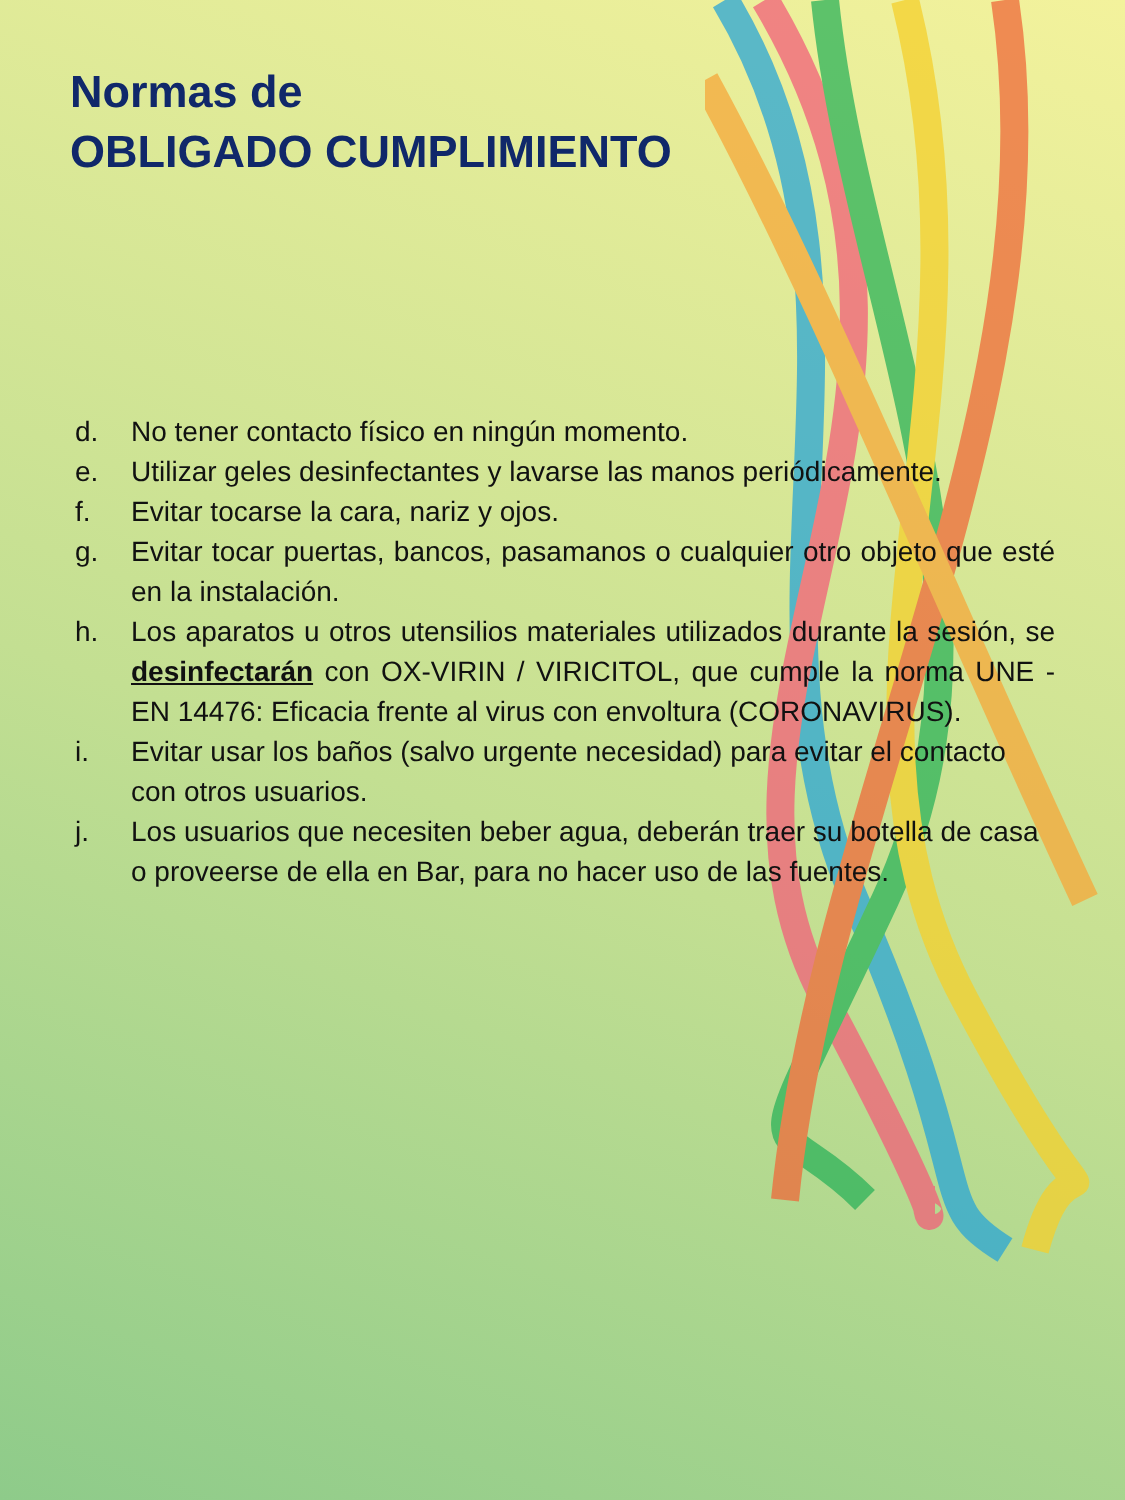Normas de
OBLIGADO CUMPLIMIENTO
d. No tener contacto físico en ningún momento.
e. Utilizar geles desinfectantes y lavarse las manos periódicamente.
f. Evitar tocarse la cara, nariz y ojos.
g. Evitar tocar puertas, bancos, pasamanos o cualquier otro objeto que esté en la instalación.
h. Los aparatos u otros utensilios materiales utilizados durante la sesión, se desinfectarán con OX-VIRIN / VIRICITOL, que cumple la norma UNE -EN 14476: Eficacia frente al virus con envoltura (CORONAVIRUS).
i. Evitar usar los baños (salvo urgente necesidad) para evitar el contacto con otros usuarios.
j. Los usuarios que necesiten beber agua, deberán traer su botella de casa o proveerse de ella en Bar, para no hacer uso de las fuentes.